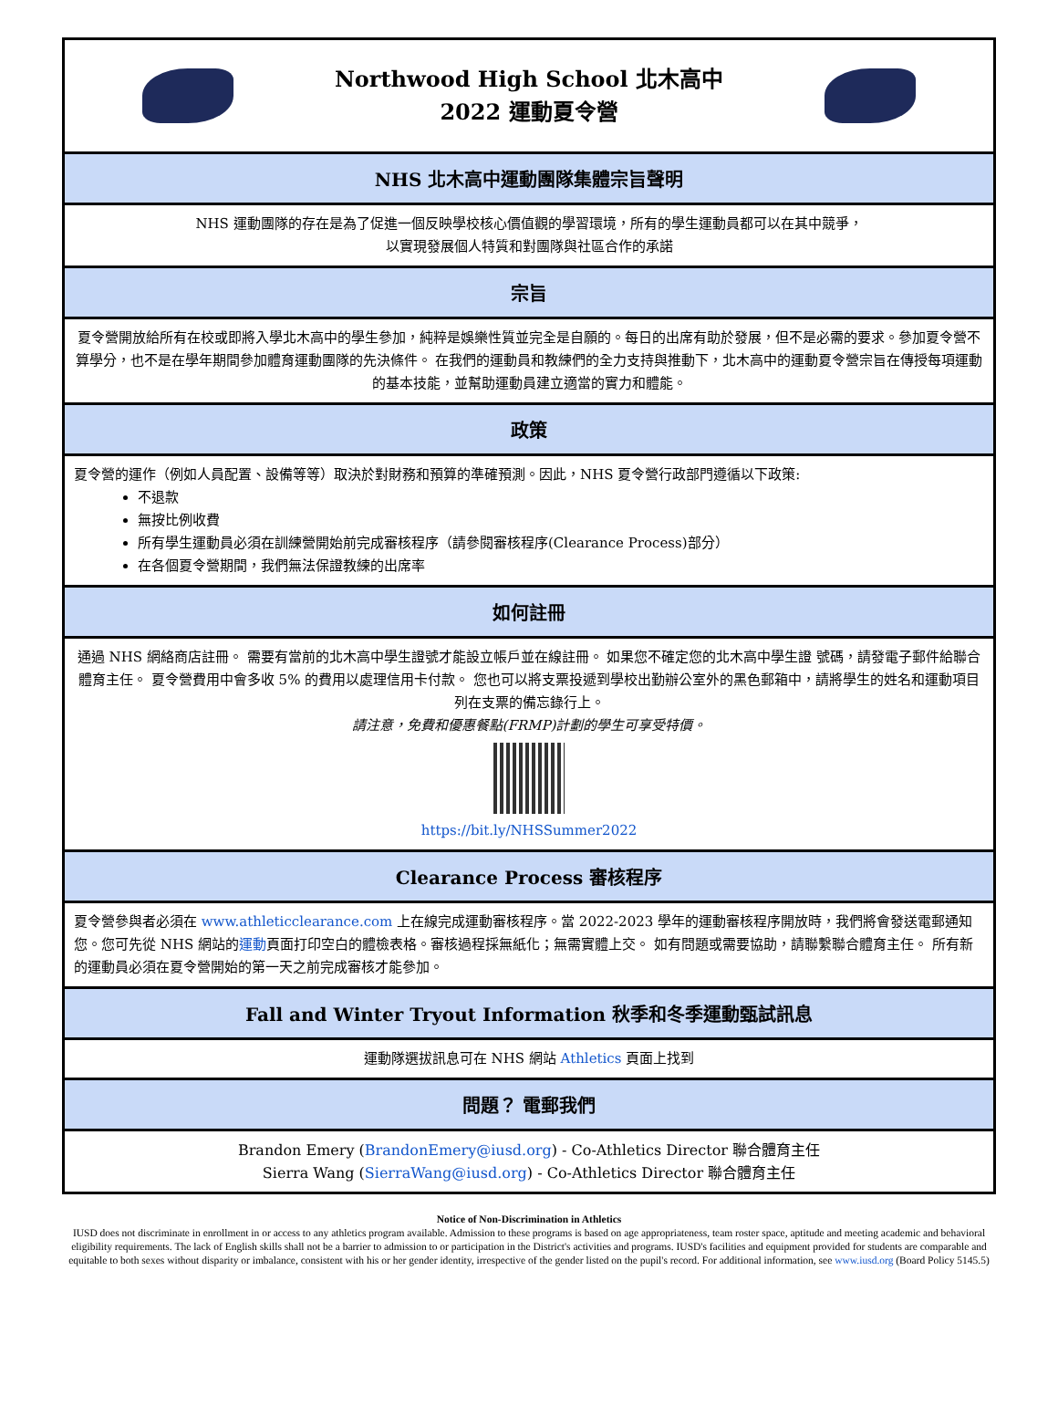Northwood High School 北木高中
2022 運動夏令營
NHS 北木高中運動團隊集體宗旨聲明
NHS 運動團隊的存在是為了促進一個反映學校核心價值觀的學習環境，所有的學生運動員都可以在其中競爭，
以實現發展個人特質和對團隊與社區合作的承諾
宗旨
夏令營開放給所有在校或即將入學北木高中的學生參加，純粹是娛樂性質並完全是自願的。每日的出席有助於發展，但不是必需的要求。參加夏令營不算學分，也不是在學年期間參加體育運動團隊的先決條件。 在我們的運動員和教練們的全力支持與推動下，北木高中的運動夏令營宗旨在傳授每項運動的基本技能，並幫助運動員建立適當的實力和體能。
政策
夏令營的運作（例如人員配置、設備等等）取決於對財務和預算的準確預測。因此，NHS 夏令營行政部門遵循以下政策:
不退款
無按比例收費
所有學生運動員必須在訓練營開始前完成審核程序（請參閱審核程序(Clearance Process)部分）
在各個夏令營期間，我們無法保證教練的出席率
如何註冊
通過 NHS 網絡商店註冊。 需要有當前的北木高中學生證號才能設立帳戶並在線註冊。 如果您不確定您的北木高中學生證 號碼，請發電子郵件給聯合體育主任。 夏令營費用中會多收 5% 的費用以處理信用卡付款。 您也可以將支票投遞到學校出勤辦公室外的黑色郵箱中，請將學生的姓名和運動項目列在支票的備忘錄行上。
請注意，免費和優惠餐點(FRMP)計劃的學生可享受特價。
https://bit.ly/NHSSummer2022
Clearance Process 審核程序
夏令營參與者必須在 www.athleticclearance.com 上在線完成運動審核程序。當 2022-2023 學年的運動審核程序開放時，我們將會發送電郵通知您。您可先從 NHS 網站的運動頁面打印空白的體檢表格。審核過程採無紙化；無需實體上交。 如有問題或需要協助，請聯繫聯合體育主任。 所有新的運動員必須在夏令營開始的第一天之前完成審核才能參加。
Fall and Winter Tryout Information 秋季和冬季運動甄試訊息
運動隊選拔訊息可在 NHS 網站 Athletics 頁面上找到
問題？ 電郵我們
Brandon Emery (BrandonEmery@iusd.org) - Co-Athletics Director 聯合體育主任
Sierra Wang (SierraWang@iusd.org) - Co-Athletics Director 聯合體育主任
Notice of Non-Discrimination in Athletics
IUSD does not discriminate in enrollment in or access to any athletics program available. Admission to these programs is based on age appropriateness, team roster space, aptitude and meeting academic and behavioral eligibility requirements. The lack of English skills shall not be a barrier to admission to or participation in the District's activities and programs. IUSD's facilities and equipment provided for students are comparable and equitable to both sexes without disparity or imbalance, consistent with his or her gender identity, irrespective of the gender listed on the pupil's record. For additional information, see www.iusd.org (Board Policy 5145.5)